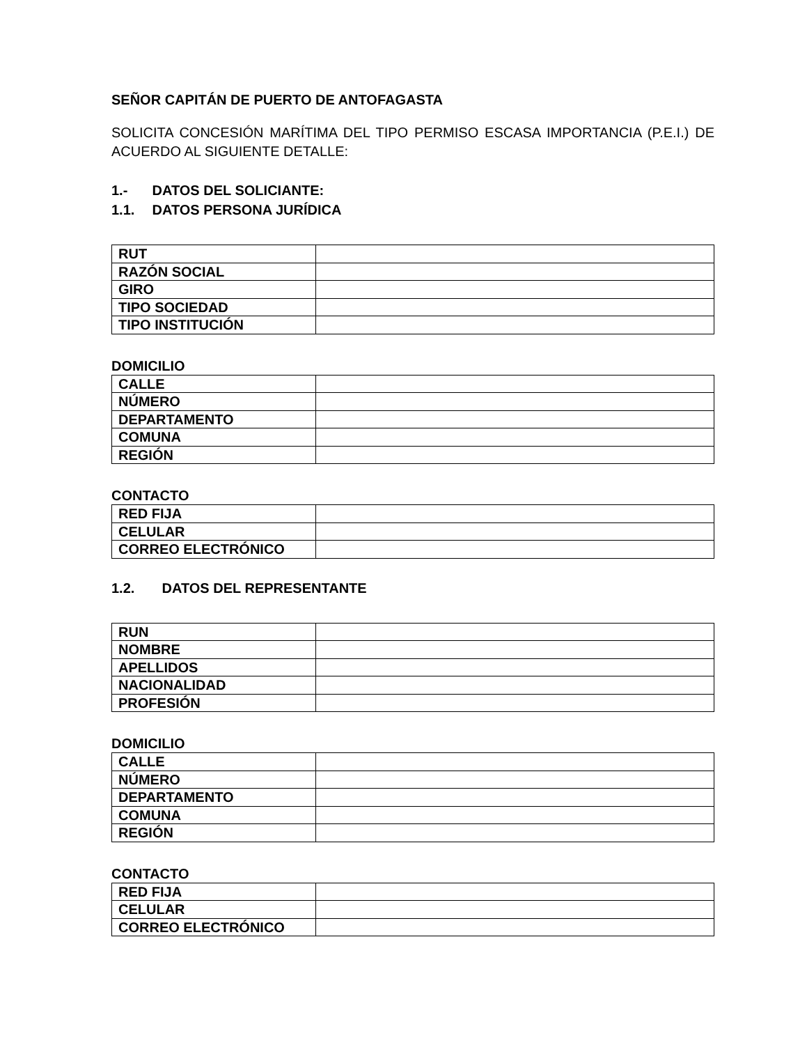SEÑOR CAPITÁN DE PUERTO DE ANTOFAGASTA
SOLICITA CONCESIÓN MARÍTIMA DEL TIPO PERMISO ESCASA IMPORTANCIA (P.E.I.) DE ACUERDO AL SIGUIENTE DETALLE:
1.- DATOS DEL SOLICIANTE:
1.1. DATOS PERSONA JURÍDICA
| RUT | |
| RAZÓN SOCIAL | |
| GIRO | |
| TIPO SOCIEDAD | |
| TIPO INSTITUCIÓN | |
DOMICILIO
| CALLE | |
| NÚMERO | |
| DEPARTAMENTO | |
| COMUNA | |
| REGIÓN | |
CONTACTO
| RED FIJA | |
| CELULAR | |
| CORREO ELECTRÓNICO | |
1.2. DATOS DEL REPRESENTANTE
| RUN | |
| NOMBRE | |
| APELLIDOS | |
| NACIONALIDAD | |
| PROFESIÓN | |
DOMICILIO
| CALLE | |
| NÚMERO | |
| DEPARTAMENTO | |
| COMUNA | |
| REGIÓN | |
CONTACTO
| RED FIJA | |
| CELULAR | |
| CORREO ELECTRÓNICO | |